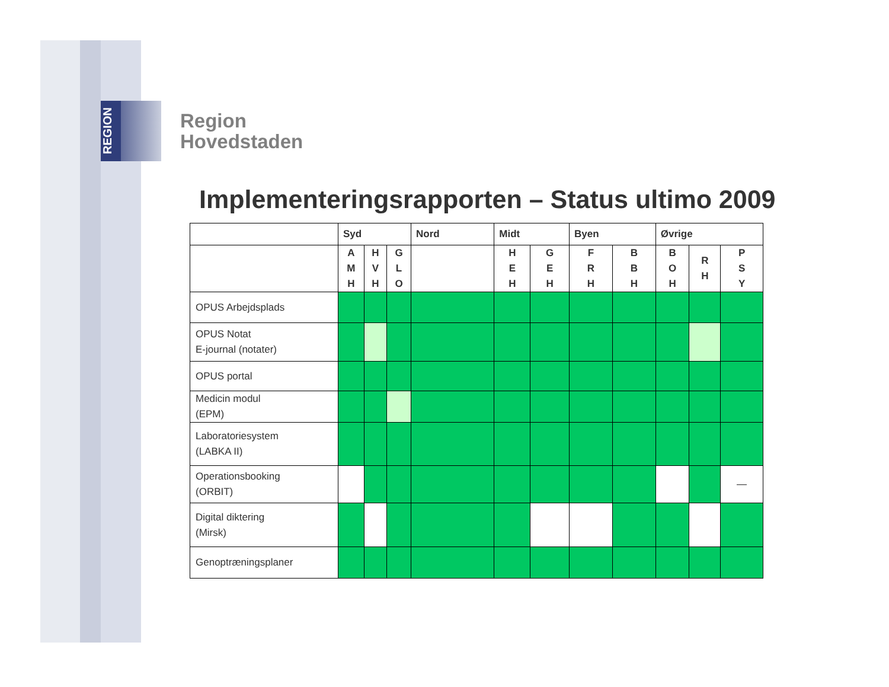REGION
Region
Hovedstaden
Implementeringsrapporten – Status ultimo 2009
| | Syd | | | Nord | Midt | | Byen | | Øvrige | | |
| --- | --- | --- | --- | --- | --- | --- | --- | --- | --- | --- | --- |
| | A M H | H V H | G L O | | H E H | G E H | F R H | B B H | B O H | R H | P S Y |
| OPUS Arbejdsplads | | | | | | | | | | | |
| OPUS Notat E-journal (notater) | | | | | | | | | | | |
| OPUS portal | | | | | | | | | | | |
| Medicin modul (EPM) | | | | | | | | | | | |
| Laboratoriesystem (LABKA II) | | | | | | | | | | | |
| Operationsbooking (ORBIT) | | | | | | | | | | | — |
| Digital diktering (Mirsk) | | | | | | | | | | | |
| Genoptræningsplaner | | | | | | | | | | | |